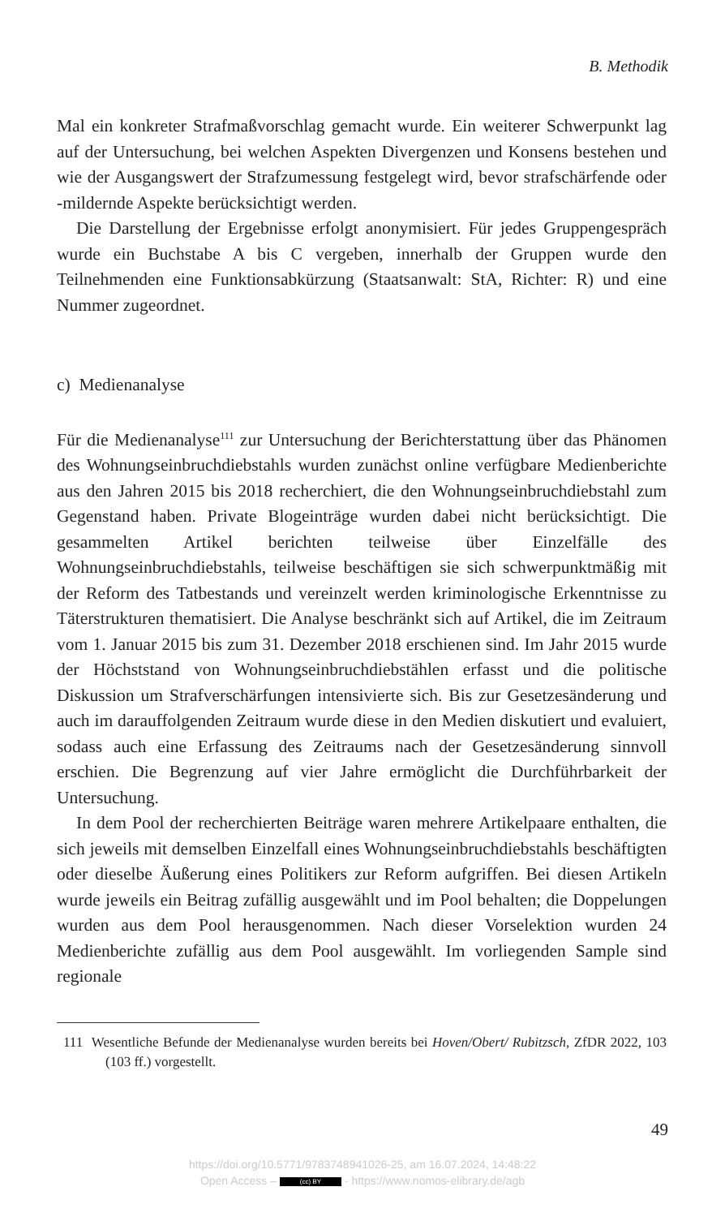B. Methodik
Mal ein konkreter Strafmaßvorschlag gemacht wurde. Ein weiterer Schwerpunkt lag auf der Untersuchung, bei welchen Aspekten Divergenzen und Konsens bestehen und wie der Ausgangswert der Strafzumessung festgelegt wird, bevor strafschärfende oder -mildernde Aspekte berücksichtigt werden.
Die Darstellung der Ergebnisse erfolgt anonymisiert. Für jedes Gruppengespräch wurde ein Buchstabe A bis C vergeben, innerhalb der Gruppen wurde den Teilnehmenden eine Funktionsabkürzung (Staatsanwalt: StA, Richter: R) und eine Nummer zugeordnet.
c) Medienanalyse
Für die Medienanalyse<sup>111</sup> zur Untersuchung der Berichterstattung über das Phänomen des Wohnungseinbruchdiebstahls wurden zunächst online verfügbare Medienberichte aus den Jahren 2015 bis 2018 recherchiert, die den Wohnungseinbruchdiebstahl zum Gegenstand haben. Private Blogeinträge wurden dabei nicht berücksichtigt. Die gesammelten Artikel berichten teilweise über Einzelfälle des Wohnungseinbruchdiebstahls, teilweise beschäftigen sie sich schwerpunktmäßig mit der Reform des Tatbestands und vereinzelt werden kriminologische Erkenntnisse zu Täterstrukturen thematisiert. Die Analyse beschränkt sich auf Artikel, die im Zeitraum vom 1. Januar 2015 bis zum 31. Dezember 2018 erschienen sind. Im Jahr 2015 wurde der Höchststand von Wohnungseinbruchdiebstählen erfasst und die politische Diskussion um Strafverschärfungen intensivierte sich. Bis zur Gesetzesänderung und auch im darauffolgenden Zeitraum wurde diese in den Medien diskutiert und evaluiert, sodass auch eine Erfassung des Zeitraums nach der Gesetzesänderung sinnvoll erschien. Die Begrenzung auf vier Jahre ermöglicht die Durchführbarkeit der Untersuchung.
In dem Pool der recherchierten Beiträge waren mehrere Artikelpaare enthalten, die sich jeweils mit demselben Einzelfall eines Wohnungseinbruchdiebstahls beschäftigten oder dieselbe Äußerung eines Politikers zur Reform aufgriffen. Bei diesen Artikeln wurde jeweils ein Beitrag zufällig ausgewählt und im Pool behalten; die Doppelungen wurden aus dem Pool herausgenommen. Nach dieser Vorselektion wurden 24 Medienberichte zufällig aus dem Pool ausgewählt. Im vorliegenden Sample sind regionale
111 Wesentliche Befunde der Medienanalyse wurden bereits bei Hoven/Obert/ Rubitzsch, ZfDR 2022, 103 (103 ff.) vorgestellt.
49
https://doi.org/10.5771/9783748941026-25, am 16.07.2024, 14:48:22
Open Access – (cc) BY - https://www.nomos-elibrary.de/agb